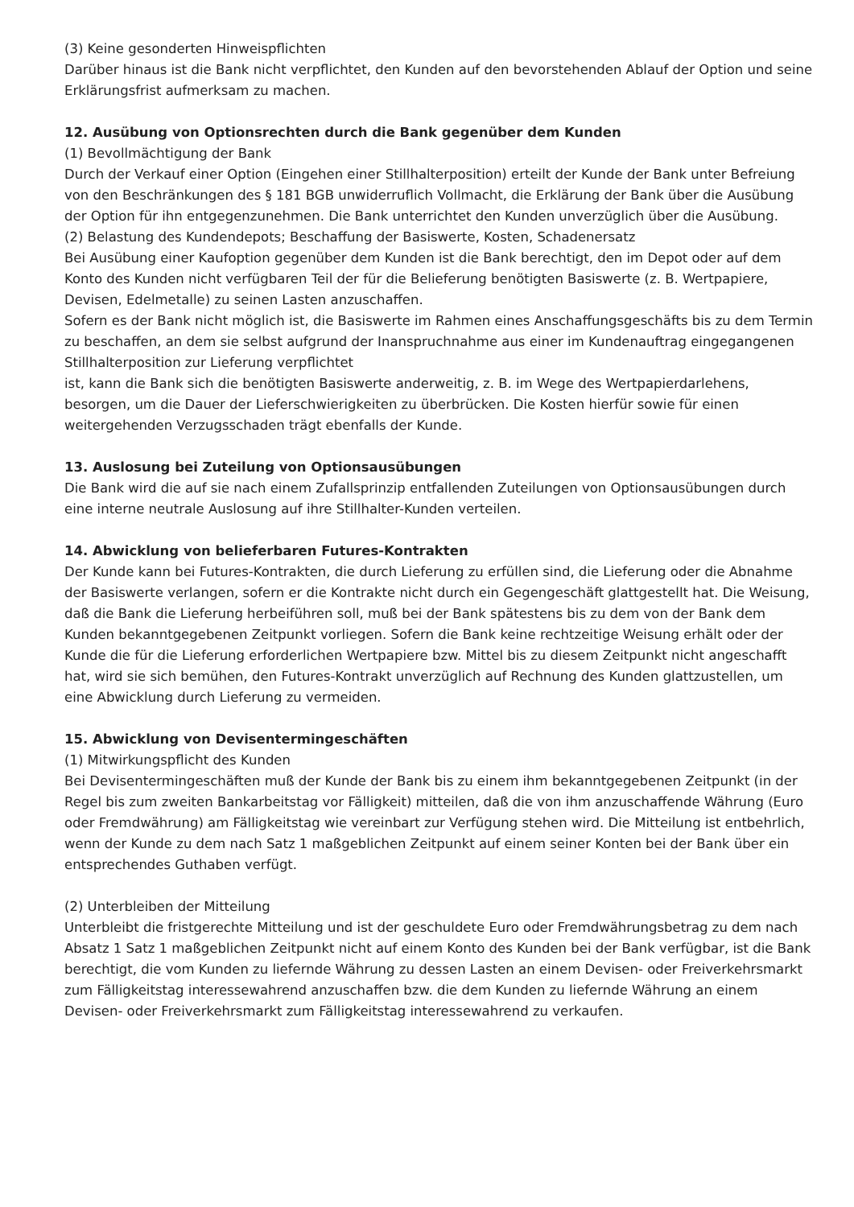(3) Keine gesonderten Hinweispflichten
Darüber hinaus ist die Bank nicht verpflichtet, den Kunden auf den bevorstehenden Ablauf der Option und seine Erklärungsfrist aufmerksam zu machen.
12. Ausübung von Optionsrechten durch die Bank gegenüber dem Kunden
(1) Bevollmächtigung der Bank
Durch der Verkauf einer Option (Eingehen einer Stillhalterposition) erteilt der Kunde der Bank unter Befreiung von den Beschränkungen des § 181 BGB unwiderruflich Vollmacht, die Erklärung der Bank über die Ausübung der Option für ihn entgegenzunehmen. Die Bank unterrichtet den Kunden unverzüglich über die Ausübung.
(2) Belastung des Kundendepots; Beschaffung der Basiswerte, Kosten, Schadenersatz
Bei Ausübung einer Kaufoption gegenüber dem Kunden ist die Bank berechtigt, den im Depot oder auf dem Konto des Kunden nicht verfügbaren Teil der für die Belieferung benötigten Basiswerte (z. B. Wertpapiere, Devisen, Edelmetalle) zu seinen Lasten anzuschaffen.
Sofern es der Bank nicht möglich ist, die Basiswerte im Rahmen eines Anschaffungsgeschäfts bis zu dem Termin zu beschaffen, an dem sie selbst aufgrund der Inanspruchnahme aus einer im Kundenauftrag eingegangenen Stillhalterposition zur Lieferung verpflichtet
ist, kann die Bank sich die benötigten Basiswerte anderweitig, z. B. im Wege des Wertpapierdarlehens, besorgen, um die Dauer der Lieferschwierigkeiten zu überbrücken. Die Kosten hierfür sowie für einen weitergehenden Verzugsschaden trägt ebenfalls der Kunde.
13. Auslosung bei Zuteilung von Optionsausübungen
Die Bank wird die auf sie nach einem Zufallsprinzip entfallenden Zuteilungen von Optionsausübungen durch eine interne neutrale Auslosung auf ihre Stillhalter-Kunden verteilen.
14. Abwicklung von belieferbaren Futures-Kontrakten
Der Kunde kann bei Futures-Kontrakten, die durch Lieferung zu erfüllen sind, die Lieferung oder die Abnahme der Basiswerte verlangen, sofern er die Kontrakte nicht durch ein Gegengeschäft glattgestellt hat. Die Weisung, daß die Bank die Lieferung herbeiführen soll, muß bei der Bank spätestens bis zu dem von der Bank dem Kunden bekanntgegebenen Zeitpunkt vorliegen. Sofern die Bank keine rechtzeitige Weisung erhält oder der Kunde die für die Lieferung erforderlichen Wertpapiere bzw. Mittel bis zu diesem Zeitpunkt nicht angeschafft hat, wird sie sich bemühen, den Futures-Kontrakt unverzüglich auf Rechnung des Kunden glattzustellen, um eine Abwicklung durch Lieferung zu vermeiden.
15. Abwicklung von Devisentermingeschäften
(1) Mitwirkungspflicht des Kunden
Bei Devisentermingeschäften muß der Kunde der Bank bis zu einem ihm bekanntgegebenen Zeitpunkt (in der Regel bis zum zweiten Bankarbeitstag vor Fälligkeit) mitteilen, daß die von ihm anzuschaffende Währung (Euro oder Fremdwährung) am Fälligkeitstag wie vereinbart zur Verfügung stehen wird. Die Mitteilung ist entbehrlich, wenn der Kunde zu dem nach Satz 1 maßgeblichen Zeitpunkt auf einem seiner Konten bei der Bank über ein entsprechendes Guthaben verfügt.
(2) Unterbleiben der Mitteilung
Unterbleibt die fristgerechte Mitteilung und ist der geschuldete Euro oder Fremdwährungsbetrag zu dem nach Absatz 1 Satz 1 maßgeblichen Zeitpunkt nicht auf einem Konto des Kunden bei der Bank verfügbar, ist die Bank berechtigt, die vom Kunden zu liefernde Währung zu dessen Lasten an einem Devisen- oder Freiverkehrsmarkt zum Fälligkeitstag interessewahrend anzuschaffen bzw. die dem Kunden zu liefernde Währung an einem Devisen- oder Freiverkehrsmarkt zum Fälligkeitstag interessewahrend zu verkaufen.